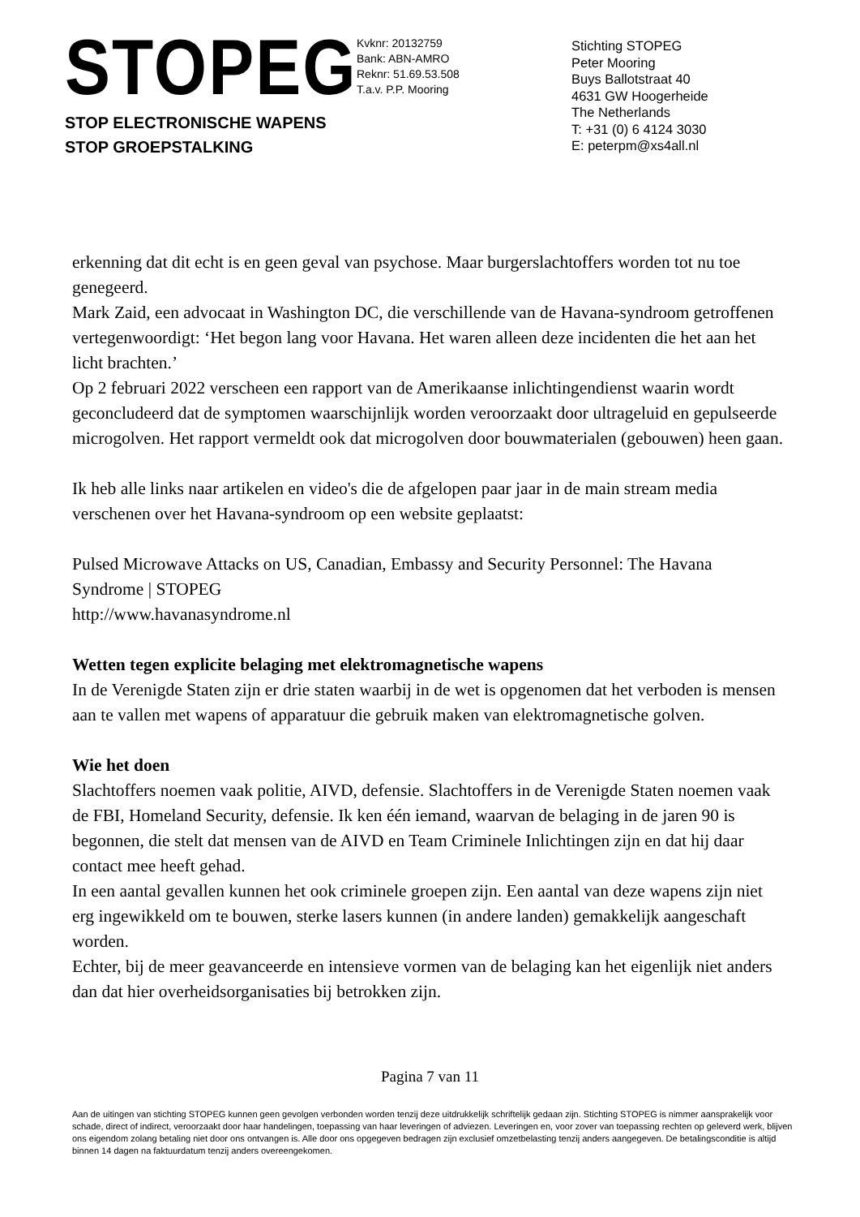STOPEG
STOP ELECTRONISCHE WAPENS
STOP GROEPSTALKING
Kvknr: 20132759
Bank: ABN-AMRO
Reknr: 51.69.53.508
T.a.v. P.P. Mooring
Stichting STOPEG
Peter Mooring
Buys Ballotstraat 40
4631 GW Hoogerheide
The Netherlands
T: +31 (0) 6 4124 3030
E: peterpm@xs4all.nl
erkenning dat dit echt is en geen geval van psychose. Maar burgerslachtoffers worden tot nu toe genegeerd.
Mark Zaid, een advocaat in Washington DC, die verschillende van de Havana-syndroom getroffenen vertegenwoordigt: ‘Het begon lang voor Havana. Het waren alleen deze incidenten die het aan het licht brachten.’
Op 2 februari 2022 verscheen een rapport van de Amerikaanse inlichtingendienst waarin wordt geconcludeerd dat de symptomen waarschijnlijk worden veroorzaakt door ultrageluid en gepulseerde microgolven. Het rapport vermeldt ook dat microgolven door bouwmaterialen (gebouwen) heen gaan.
Ik heb alle links naar artikelen en video's die de afgelopen paar jaar in de main stream media verschenen over het Havana-syndroom op een website geplaatst:
Pulsed Microwave Attacks on US, Canadian, Embassy and Security Personnel: The Havana Syndrome | STOPEG
http://www.havanasyndrome.nl
Wetten tegen explicite belaging met elektromagnetische wapens
In de Verenigde Staten zijn er drie staten waarbij in de wet is opgenomen dat het verboden is mensen aan te vallen met wapens of apparatuur die gebruik maken van elektromagnetische golven.
Wie het doen
Slachtoffers noemen vaak politie, AIVD, defensie. Slachtoffers in de Verenigde Staten noemen vaak de FBI, Homeland Security, defensie. Ik ken één iemand, waarvan de belaging in de jaren 90 is begonnen, die stelt dat mensen van de AIVD en Team Criminele Inlichtingen zijn en dat hij daar contact mee heeft gehad.
In een aantal gevallen kunnen het ook criminele groepen zijn. Een aantal van deze wapens zijn niet erg ingewikkeld om te bouwen, sterke lasers kunnen (in andere landen) gemakkelijk aangeschaft worden.
Echter, bij de meer geavanceerde en intensieve vormen van de belaging kan het eigenlijk niet anders dan dat hier overheidsorganisaties bij betrokken zijn.
Pagina 7 van 11
Aan de uitingen van stichting STOPEG kunnen geen gevolgen verbonden worden tenzij deze uitdrukkelijk schriftelijk gedaan zijn. Stichting STOPEG is nimmer aansprakelijk voor schade, direct of indirect, veroorzaakt door haar handelingen, toepassing van haar leveringen of adviezen. Leveringen en, voor zover van toepassing rechten op geleverd werk, blijven ons eigendom zolang betaling niet door ons ontvangen is. Alle door ons opgegeven bedragen zijn exclusief omzetbelasting tenzij anders aangegeven. De betalingsconditie is altijd binnen 14 dagen na faktuurdatum tenzij anders overeengekomen.